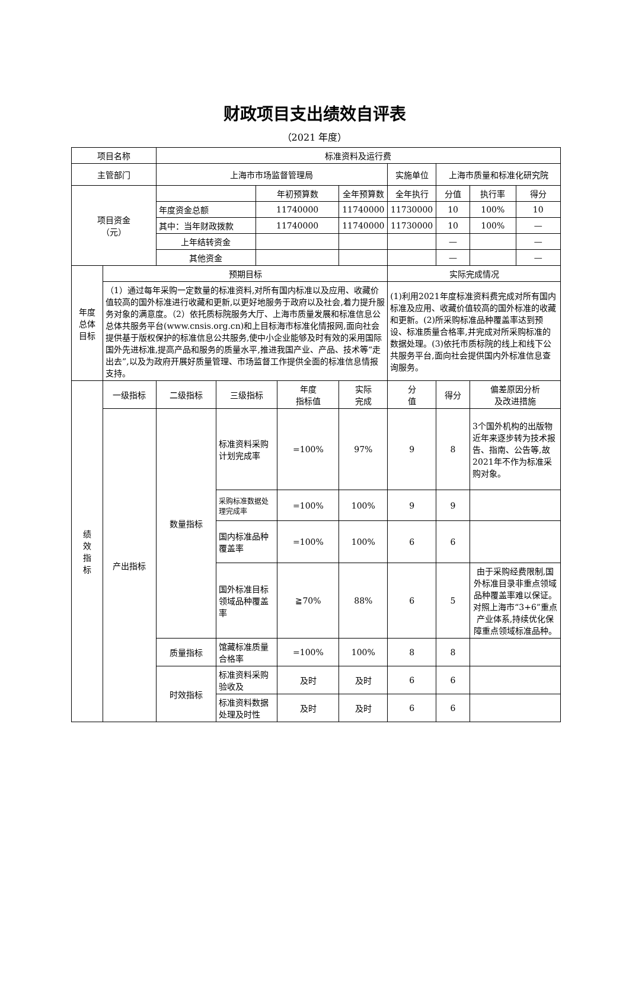财政项目支出绩效自评表
（2021 年度）
| 项目名称 | | 标准资料及运行费 | | | | | | | | |
| 主管部门 | | 上海市市场监督管理局 | | | | | 实施单位 | 上海市质量和标准化研究院 | | |
| 项目资金 （元） | | | | 年初预算数 | | 全年预算数 | 全年执行 | 分值 | 执行率 | 得分 |
| | | 年度资金总额 | | 11740000 | | 11740000 | 11730000 | 10 | 100% | 10 |
| | | 其中：当年财政拨款 | | 11740000 | | 11740000 | 11730000 | 10 | 100% | — |
| | | 上年结转资金 | | | | | | — | | — |
| | | 其他资金 | | | | | | — | | — |
| 年度 总体 目标 | 预期目标 | | | | | | 实际完成情况 | | | |
| | （1）通过每年采购一定数量的标准资料,对所有国内标准以及应用、收藏价值较高的国外标准进行收藏和更新,以更好地服务于政府以及社会,着力提升服务对象的满意度。（2）依托质标院服务大厅、上海市质量发展和标准信息公总体共服务平台(www.cnsis.org.cn)和上目标海市标准化情报网,面向社会提供基于版权保护的标准信息公共服务,使中小企业能够及时有效的采用国际国外先进标准,提高产品和服务的质量水平,推进我国产业、产品、技术等“走出去”,以及为政府开展好质量管理、市场监督工作提供全面的标准信息情报支持。 | | | | | | (1)利用2021年度标准资料费完成对所有国内标准及应用、收藏价值较高的国外标准的收藏和更新。(2)所采购标准品种覆盖率达到预设、标准质量合格率,并完成对所采购标准的数据处理。(3)依托市质标院的线上和线下公共服务平台,面向社会提供国内外标准信息查询服务。 | | | |
| 绩 效 指 标 | 一级指标 | 二级指标 | 三级指标 | | 年度 指标值 | 实际 完成 | 分 值 | 得分 | 偏差原因分析 及改进措施 | |
| | 产出指标 | 数量指标 | 标准资料采购计划完成率 | | =100% | 97% | 9 | 8 | 3个国外机构的出版物近年来逐步转为技术报告、指南、公告等,故2021年不作为标准采购对象。 | |
| | | | 采购标准数据处理完成率 | | =100% | 100% | 9 | 9 | | |
| | | | 国内标准品种覆盖率 | | =100% | 100% | 6 | 6 | | |
| | | | 国外标准目标领域品种覆盖率 | | ≧70% | 88% | 6 | 5 | 由于采购经费限制,国外标准目录非重点领域品种覆盖率难以保证。对照上海市“3+6”重点产业体系,持续优化保障重点领域标准品种。 | |
| | | 质量指标 | 馆藏标准质量合格率 | | =100% | 100% | 8 | 8 | | |
| | | 时效指标 | 标准资料采购验收及 | | 及时 | 及时 | 6 | 6 | | |
| | | | 标准资料数据处理及时性 | | 及时 | 及时 | 6 | 6 | | |